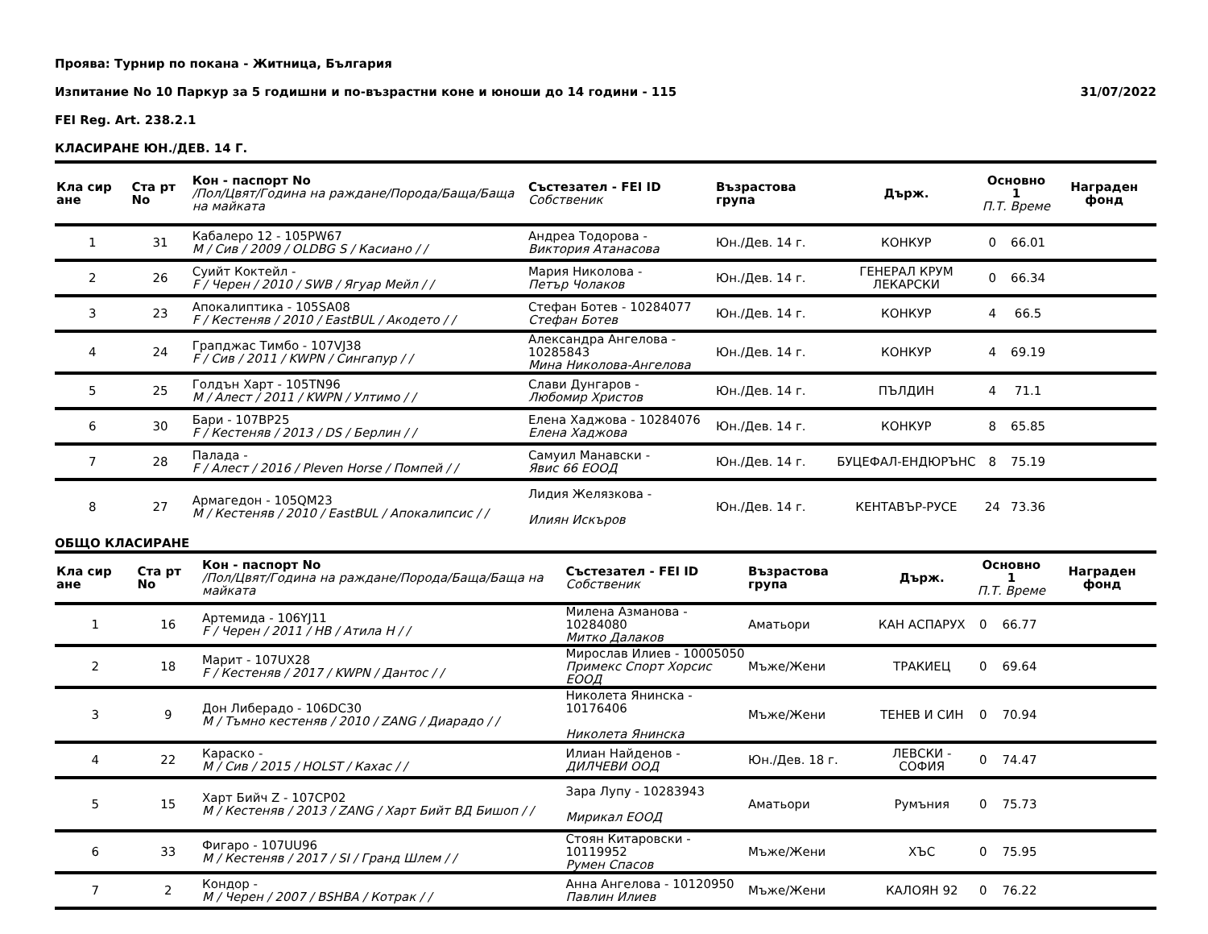Проява: Турнир по покана - Житница, България
Изпитание No 10 Паркур за 5 годишни и по-възрастни коне и юноши до 14 години - 115 31/07/2022
FEI Reg. Art. 238.2.1
КЛАСИРАНЕ ЮН./ДЕВ. 14 Г.
| Кла сир ане | Ста рт No | Кон - паспорт No /Пол/Цвят/Година на раждане/Порода/Баща/Баща на майката | Състезател - FEI ID Собственик | Възрастова група | Държ. | Основно 1 П.Т. Време | | Награден фонд |
| --- | --- | --- | --- | --- | --- | --- | --- | --- |
| 1 | 31 | Кабалеро 12 - 105PW67 M / Сив / 2009 / OLDBG S / Касиано / / | Андреа Тодорова - Виктория Атанасова | Юн./Дев. 14 г. | КОНКУР | 0 | 66.01 | |
| 2 | 26 | Суийт Коктейл - F / Черен / 2010 / SWB / Ягуар Мейл / / | Мария Николова - Петър Чолаков | Юн./Дев. 14 г. | ГЕНЕРАЛ КРУМ ЛЕКАРСКИ | 0 | 66.34 | |
| 3 | 23 | Апокалиптика - 105SA08 F / Кестеняв / 2010 / EastBUL / Акодето / / | Стефан Ботев - 10284077 Стефан Ботев | Юн./Дев. 14 г. | КОНКУР | 4 | 66.5 | |
| 4 | 24 | Грапджас Тимбо - 107VJ38 F / Сив / 2011 / KWPN / Сингапур / / | Александра Ангелова - 10285843 Мина Николова-Ангелова | Юн./Дев. 14 г. | КОНКУР | 4 | 69.19 | |
| 5 | 25 | Голдън Харт - 105TN96 M / Алест / 2011 / KWPN / Ултимо / / | Слави Дунгаров - Любомир Христов | Юн./Дев. 14 г. | ПЪЛДИН | 4 | 71.1 | |
| 6 | 30 | Бари - 107BP25 F / Кестеняв / 2013 / DS / Берлин / / | Елена Хаджова - 10284076 Елена Хаджова | Юн./Дев. 14 г. | КОНКУР | 8 | 65.85 | |
| 7 | 28 | Палада - F / Алест / 2016 / Pleven Horse / Помпей / / | Самуил Манавски - Явис 66 ЕООД | Юн./Дев. 14 г. | БУЦЕФАЛ-ЕНДЮРЪНС | 8 | 75.19 | |
| 8 | 27 | Армагедон - 105QM23 M / Кестеняв / 2010 / EastBUL / Апокалипсис / / | Лидия Желязкова - Илиян Искъров | Юн./Дев. 14 г. | КЕНТАВЪР-РУСЕ | 24 | 73.36 | |
ОБЩО КЛАСИРАНЕ
| Кла сир ане | Ста рт No | Кон - паспорт No /Пол/Цвят/Година на раждане/Порода/Баща/Баща на майката | Състезател - FEI ID Собственик | Възрастова група | Държ. | Основно 1 П.Т. Време | | Награден фонд |
| --- | --- | --- | --- | --- | --- | --- | --- | --- |
| 1 | 16 | Артемида - 106YJ11 F / Черен / 2011 / HB / Атила Н / / | Милена Азманова - 10284080 Митко Далаков | Аматьори | КАН АСПАРУХ | 0 | 66.77 | |
| 2 | 18 | Марит - 107UX28 F / Кестеняв / 2017 / KWPN / Дантос / / | Мирослав Илиев - 10005050 Примекс Спорт Хорсис ЕООД | Мъже/Жени | ТРАКИЕЦ | 0 | 69.64 | |
| 3 | 9 | Дон Либерадо - 106DC30 M / Тъмно кестеняв / 2010 / ZANG / Диарадо / / | Николета Янинска - 10176406 Николета Янинска | Мъже/Жени | ТЕНЕВ И СИН | 0 | 70.94 | |
| 4 | 22 | Караско - M / Сив / 2015 / HOLST / Кахас / / | Илиан Найденов - ДИЛЧЕВИ ООД | Юн./Дев. 18 г. | ЛЕВСКИ - СОФИЯ | 0 | 74.47 | |
| 5 | 15 | Харт Бийч Z - 107CP02 M / Кестеняв / 2013 / ZANG / Харт Бийт ВД Бишоп / / | Зара Лупу - 10283943 Мирикал ЕООД | Аматьори | Румъния | 0 | 75.73 | |
| 6 | 33 | Фигаро - 107UU96 M / Кестеняв / 2017 / SI / Гранд Шлем / / | Стоян Китаровски - 10119952 Румен Спасов | Мъже/Жени | ХЪС | 0 | 75.95 | |
| 7 | 2 | Кондор - M / Черен / 2007 / BSHBA / Котрак / / | Анна Ангелова - 10120950 Павлин Илиев | Мъже/Жени | КАЛОЯН 92 | 0 | 76.22 | |